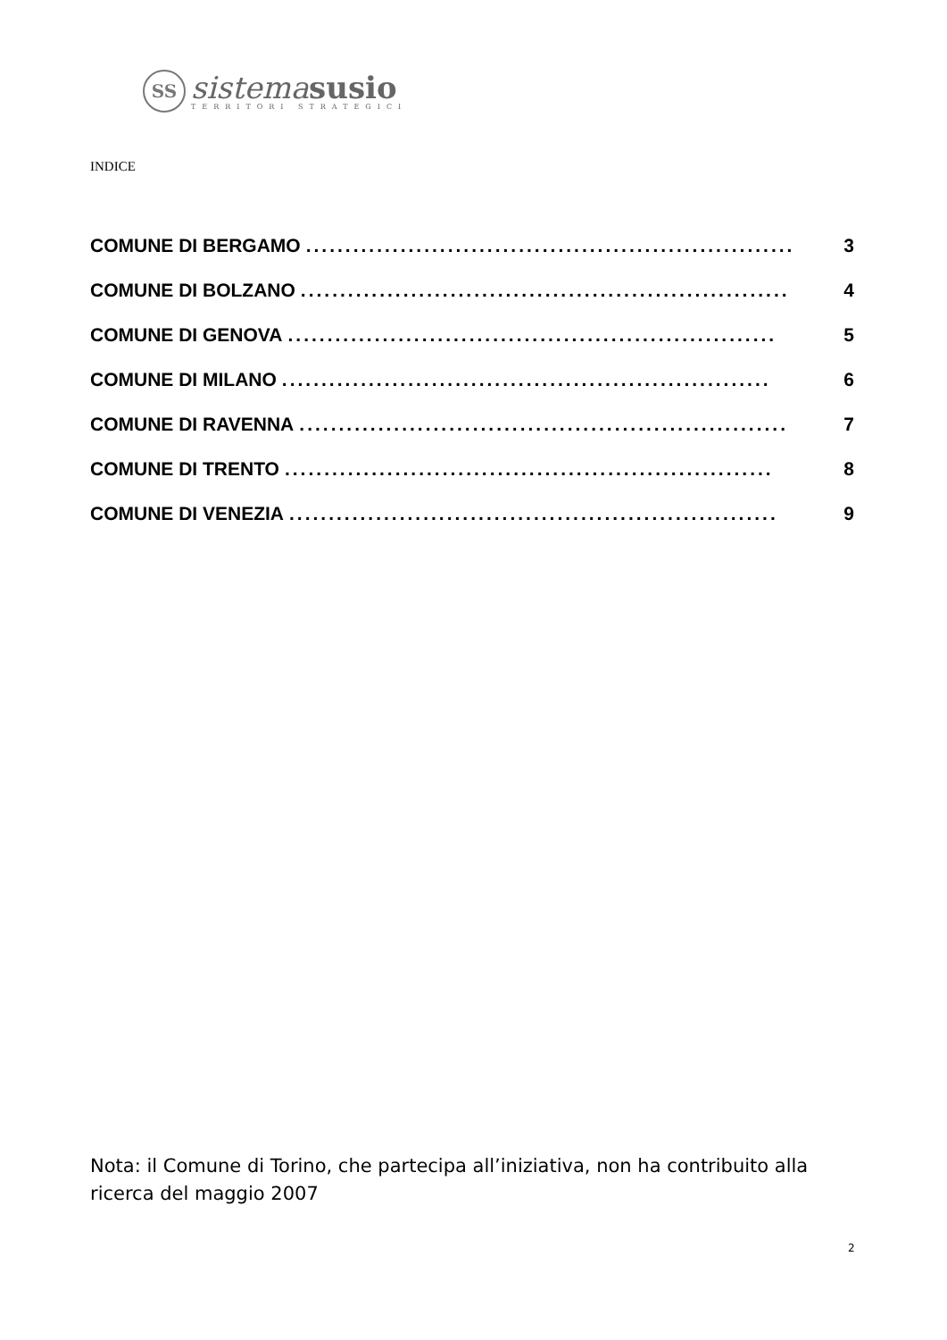SS
sistema susio
TERRITORI STRATEGICI
INDICE
COMUNE DI BERGAMO.............................................................. 3
COMUNE DI BOLZANO.............................................................. 4
COMUNE DI GENOVA.............................................................. 5
COMUNE DI MILANO.............................................................. 6
COMUNE DI RAVENNA.............................................................. 7
COMUNE DI TRENTO.............................................................. 8
COMUNE DI VENEZIA.............................................................. 9
Nota: il Comune di Torino, che partecipa all’iniziativa, non ha contribuito alla ricerca del maggio 2007
2